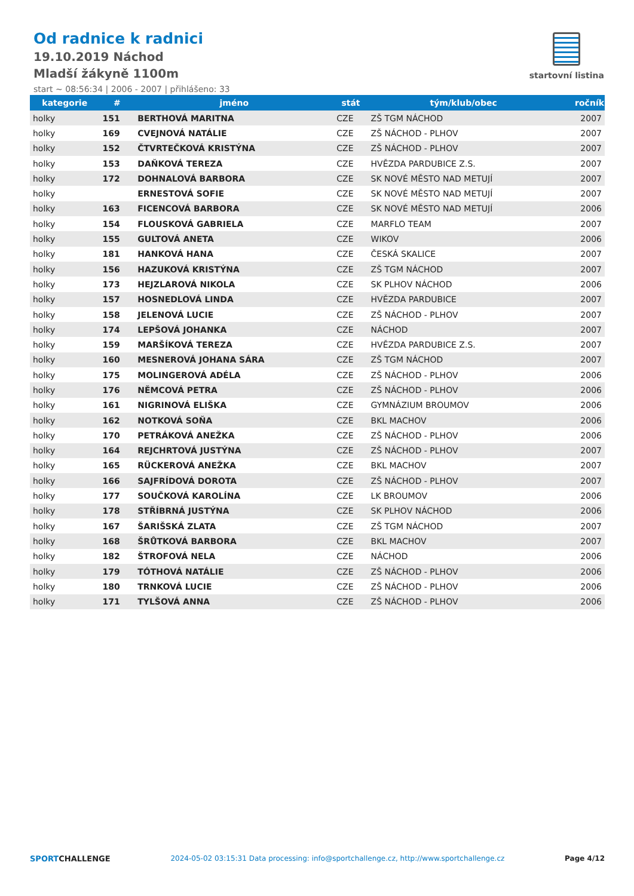Od radnice k radnici
19.10.2019 Náchod
Mladší žákyně 1100m
start ~ 08:56:34 | 2006 - 2007 | přihlášeno: 33
startovní listina
| kategorie | # | jméno | stát | tým/klub/obec | ročník |
| --- | --- | --- | --- | --- | --- |
| holky | 151 | BERTHOVÁ MARITNA | CZE | ZŠ TGM NÁCHOD | 2007 |
| holky | 169 | CVEJNOVÁ NATÁLIE | CZE | ZŠ NÁCHOD - PLHOV | 2007 |
| holky | 152 | ČTVRTEČKOVÁ KRISTÝNA | CZE | ZŠ NÁCHOD - PLHOV | 2007 |
| holky | 153 | DAŇKOVÁ TEREZA | CZE | HVĚZDA PARDUBICE Z.S. | 2007 |
| holky | 172 | DOHNALOVÁ BARBORA | CZE | SK NOVÉ MĚSTO NAD METUJÍ | 2007 |
| holky | | ERNESTOVÁ SOFIE | CZE | SK NOVÉ MĚSTO NAD METUJÍ | 2007 |
| holky | 163 | FICENCOVÁ BARBORA | CZE | SK NOVÉ MĚSTO NAD METUJÍ | 2006 |
| holky | 154 | FLOUSKOVÁ GABRIELA | CZE | MARFLO TEAM | 2007 |
| holky | 155 | GULTOVÁ ANETA | CZE | WIKOV | 2006 |
| holky | 181 | HANKOVÁ HANA | CZE | ČESKÁ SKALICE | 2007 |
| holky | 156 | HAZUKOVÁ KRISTÝNA | CZE | ZŠ TGM NÁCHOD | 2007 |
| holky | 173 | HEJZLAROVÁ NIKOLA | CZE | SK PLHOV NÁCHOD | 2006 |
| holky | 157 | HOSNEDLOVÁ LINDA | CZE | HVĚZDA PARDUBICE | 2007 |
| holky | 158 | JELENOVÁ LUCIE | CZE | ZŠ NÁCHOD - PLHOV | 2007 |
| holky | 174 | LEPŠOVÁ JOHANKA | CZE | NÁCHOD | 2007 |
| holky | 159 | MARŠÍKOVÁ TEREZA | CZE | HVĚZDA PARDUBICE Z.S. | 2007 |
| holky | 160 | MESNEROVÁ JOHANA SÁRA | CZE | ZŠ TGM NÁCHOD | 2007 |
| holky | 175 | MOLINGEROVÁ ADÉLA | CZE | ZŠ NÁCHOD - PLHOV | 2006 |
| holky | 176 | NĚMCOVÁ PETRA | CZE | ZŠ NÁCHOD - PLHOV | 2006 |
| holky | 161 | NIGRINOVÁ ELIŠKA | CZE | GYMNÁZIUM BROUMOV | 2006 |
| holky | 162 | NOTKOVÁ SOŇA | CZE | BKL MACHOV | 2006 |
| holky | 170 | PETRÁKOVÁ ANEŽKA | CZE | ZŠ NÁCHOD - PLHOV | 2006 |
| holky | 164 | REJCHRTOVÁ JUSTÝNA | CZE | ZŠ NÁCHOD - PLHOV | 2007 |
| holky | 165 | RÜCKEROVÁ ANEŽKA | CZE | BKL MACHOV | 2007 |
| holky | 166 | SAJFRÍDOVÁ DOROTA | CZE | ZŠ NÁCHOD - PLHOV | 2007 |
| holky | 177 | SOUČKOVÁ KAROLÍNA | CZE | LK BROUMOV | 2006 |
| holky | 178 | STŘÍBRNÁ JUSTÝNA | CZE | SK PLHOV NÁCHOD | 2006 |
| holky | 167 | ŠARIŠSKÁ ZLATA | CZE | ZŠ TGM NÁCHOD | 2007 |
| holky | 168 | ŠRŮTKOVÁ BARBORA | CZE | BKL MACHOV | 2007 |
| holky | 182 | ŠTROFOVÁ NELA | CZE | NÁCHOD | 2006 |
| holky | 179 | TÓTHOVÁ NATÁLIE | CZE | ZŠ NÁCHOD - PLHOV | 2006 |
| holky | 180 | TRNKOVÁ LUCIE | CZE | ZŠ NÁCHOD - PLHOV | 2006 |
| holky | 171 | TYLŠOVÁ ANNA | CZE | ZŠ NÁCHOD - PLHOV | 2006 |
SPORTCHALLENGE 2024-05-02 03:15:31 Data processing: info@sportchallenge.cz, http://www.sportchallenge.cz Page 4/12